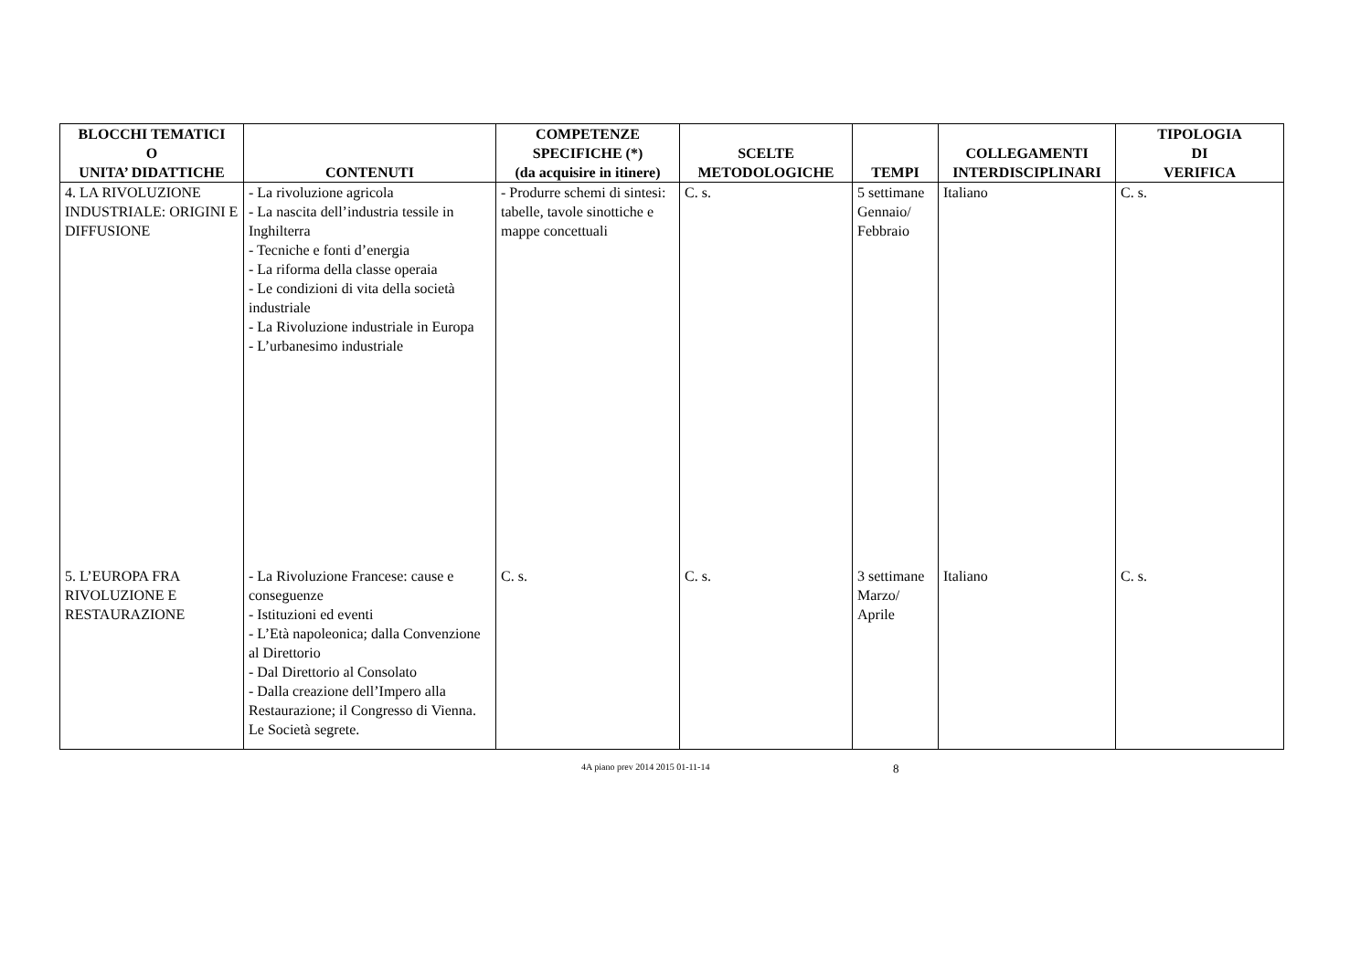| BLOCCHI TEMATICI O UNITA’ DIDATTICHE | CONTENUTI | COMPETENZE SPECIFICHE (*) (da acquisire in itinere) | SCELTE METODOLOGICHE | TEMPI | COLLEGAMENTI INTERDISCIPLINARI | TIPOLOGIA DI VERIFICA |
| --- | --- | --- | --- | --- | --- | --- |
| 4. LA RIVOLUZIONE INDUSTRIALE: ORIGINI E DIFFUSIONE | - La rivoluzione agricola - La nascita dell’industria tessile in Inghilterra - Tecniche e fonti d’energia - La riforma della classe operaia - Le condizioni di vita della società industriale - La Rivoluzione industriale in Europa - L’urbanesimo industriale | - Produrre schemi di sintesi: tabelle, tavole sinottiche e mappe concettuali | C. s. | 5 settimane Gennaio/ Febbraio | Italiano | C. s. |
| 5. L’EUROPA FRA RIVOLUZIONE E RESTAURAZIONE | - La Rivoluzione Francese: cause e conseguenze - Istituzioni ed eventi - L’Età napoleonica; dalla Convenzione al Direttorio - Dal Direttorio al Consolato - Dalla creazione dell’Impero alla Restaurazione; il Congresso di Vienna. Le Società segrete. | C. s. | C. s. | 3 settimane Marzo/ Aprile | Italiano | C. s. |
4A piano prev 2014 2015 01-11-14 8